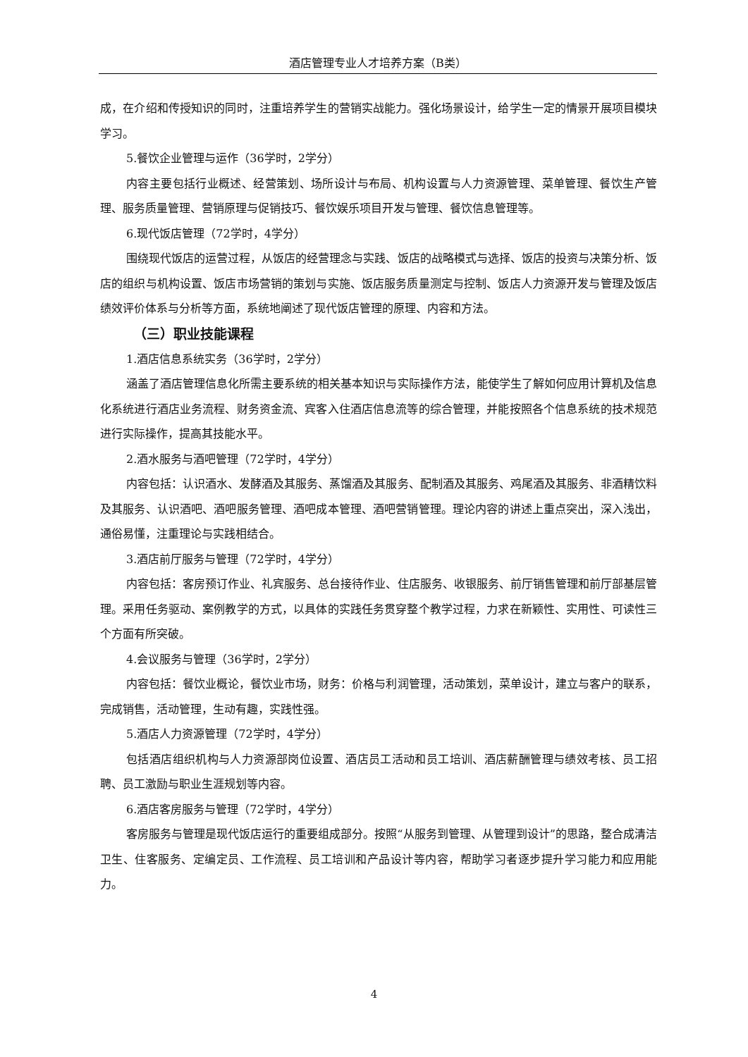酒店管理专业人才培养方案（B类）
成，在介绍和传授知识的同时，注重培养学生的营销实战能力。强化场景设计，给学生一定的情景开展项目模块学习。
5.餐饮企业管理与运作（36学时，2学分）
内容主要包括行业概述、经营策划、场所设计与布局、机构设置与人力资源管理、菜单管理、餐饮生产管理、服务质量管理、营销原理与促销技巧、餐饮娱乐项目开发与管理、餐饮信息管理等。
6.现代饭店管理（72学时，4学分）
围绕现代饭店的运营过程，从饭店的经营理念与实践、饭店的战略模式与选择、饭店的投资与决策分析、饭店的组织与机构设置、饭店市场营销的策划与实施、饭店服务质量测定与控制、饭店人力资源开发与管理及饭店绩效评价体系与分析等方面，系统地阐述了现代饭店管理的原理、内容和方法。
（三）职业技能课程
1.酒店信息系统实务（36学时，2学分）
涵盖了酒店管理信息化所需主要系统的相关基本知识与实际操作方法，能使学生了解如何应用计算机及信息化系统进行酒店业务流程、财务资金流、宾客入住酒店信息流等的综合管理，并能按照各个信息系统的技术规范进行实际操作，提高其技能水平。
2.酒水服务与酒吧管理（72学时，4学分）
内容包括：认识酒水、发酵酒及其服务、蒸馏酒及其服务、配制酒及其服务、鸡尾酒及其服务、非酒精饮料及其服务、认识酒吧、酒吧服务管理、酒吧成本管理、酒吧营销管理。理论内容的讲述上重点突出，深入浅出，通俗易懂，注重理论与实践相结合。
3.酒店前厅服务与管理（72学时，4学分）
内容包括：客房预订作业、礼宾服务、总台接待作业、住店服务、收银服务、前厅销售管理和前厅部基层管理。采用任务驱动、案例教学的方式，以具体的实践任务贯穿整个教学过程，力求在新颖性、实用性、可读性三个方面有所突破。
4.会议服务与管理（36学时，2学分）
内容包括：餐饮业概论，餐饮业市场，财务：价格与利润管理，活动策划，菜单设计，建立与客户的联系，完成销售，活动管理，生动有趣，实践性强。
5.酒店人力资源管理（72学时，4学分）
包括酒店组织机构与人力资源部岗位设置、酒店员工活动和员工培训、酒店薪酬管理与绩效考核、员工招聘、员工激励与职业生涯规划等内容。
6.酒店客房服务与管理（72学时，4学分）
客房服务与管理是现代饭店运行的重要组成部分。按照“从服务到管理、从管理到设计”的思路，整合成清洁卫生、住客服务、定编定员、工作流程、员工培训和产品设计等内容，帮助学习者逐步提升学习能力和应用能力。
4